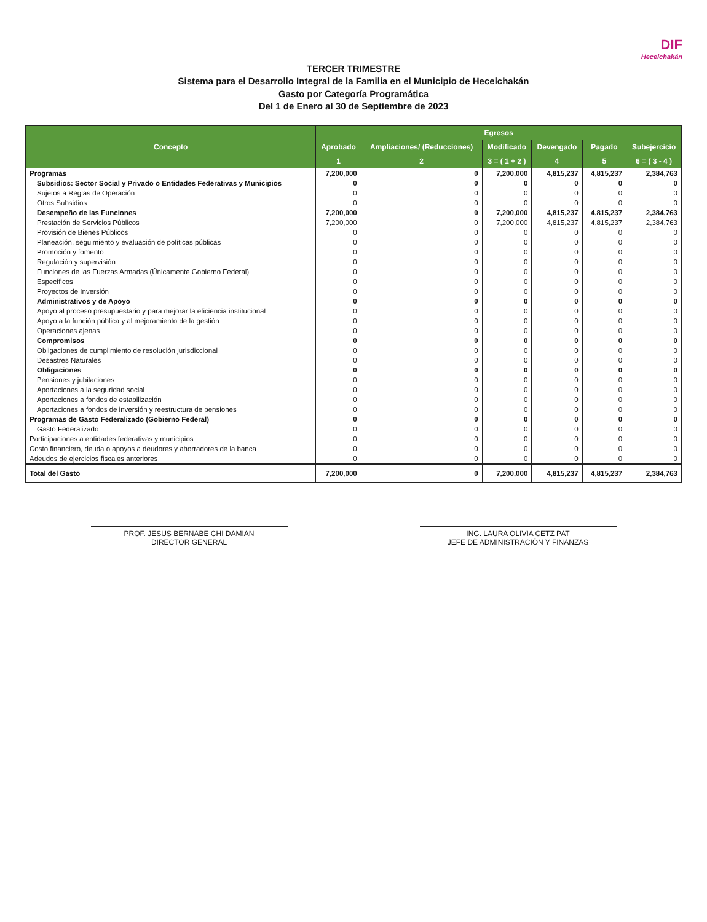DIF
Hecelchakán
TERCER TRIMESTRE
Sistema para el Desarrollo Integral de la Familia en el Municipio de Hecelchakán
Gasto por Categoría Programática
Del 1 de Enero al 30 de Septiembre de 2023
| Concepto | Egresos | | | | | |
| --- | --- | --- | --- | --- | --- | --- |
| | Aprobado | Ampliaciones/ (Reducciones) | Modificado | Devengado | Pagado | Subejercicio |
| | 1 | 2 | 3 = ( 1 + 2 ) | 4 | 5 | 6 = ( 3 - 4 ) |
| Programas | 7,200,000 | 0 | 7,200,000 | 4,815,237 | 4,815,237 | 2,384,763 |
| Subsidios: Sector Social y Privado o Entidades Federativas y Municipios | 0 | 0 | 0 | 0 | 0 | 0 |
| Sujetos a Reglas de Operación | 0 | 0 | 0 | 0 | 0 | 0 |
| Otros Subsidios | 0 | 0 | 0 | 0 | 0 | 0 |
| Desempeño de las Funciones | 7,200,000 | 0 | 7,200,000 | 4,815,237 | 4,815,237 | 2,384,763 |
| Prestación de Servicios Públicos | 7,200,000 | 0 | 7,200,000 | 4,815,237 | 4,815,237 | 2,384,763 |
| Provisión de Bienes Públicos | 0 | 0 | 0 | 0 | 0 | 0 |
| Planeación, seguimiento y evaluación de políticas públicas | 0 | 0 | 0 | 0 | 0 | 0 |
| Promoción y fomento | 0 | 0 | 0 | 0 | 0 | 0 |
| Regulación y supervisión | 0 | 0 | 0 | 0 | 0 | 0 |
| Funciones de las Fuerzas Armadas (Únicamente Gobierno Federal) | 0 | 0 | 0 | 0 | 0 | 0 |
| Específicos | 0 | 0 | 0 | 0 | 0 | 0 |
| Proyectos de Inversión | 0 | 0 | 0 | 0 | 0 | 0 |
| Administrativos y de Apoyo | 0 | 0 | 0 | 0 | 0 | 0 |
| Apoyo al proceso presupuestario y para mejorar la eficiencia institucional | 0 | 0 | 0 | 0 | 0 | 0 |
| Apoyo a la función pública y al mejoramiento de la gestión | 0 | 0 | 0 | 0 | 0 | 0 |
| Operaciones ajenas | 0 | 0 | 0 | 0 | 0 | 0 |
| Compromisos | 0 | 0 | 0 | 0 | 0 | 0 |
| Obligaciones de cumplimiento de resolución jurisdiccional | 0 | 0 | 0 | 0 | 0 | 0 |
| Desastres Naturales | 0 | 0 | 0 | 0 | 0 | 0 |
| Obligaciones | 0 | 0 | 0 | 0 | 0 | 0 |
| Pensiones y jubilaciones | 0 | 0 | 0 | 0 | 0 | 0 |
| Aportaciones a la seguridad social | 0 | 0 | 0 | 0 | 0 | 0 |
| Aportaciones a fondos de estabilización | 0 | 0 | 0 | 0 | 0 | 0 |
| Aportaciones a fondos de inversión y reestructura de pensiones | 0 | 0 | 0 | 0 | 0 | 0 |
| Programas de Gasto Federalizado (Gobierno Federal) | 0 | 0 | 0 | 0 | 0 | 0 |
| Gasto Federalizado | 0 | 0 | 0 | 0 | 0 | 0 |
| Participaciones a entidades federativas y municipios | 0 | 0 | 0 | 0 | 0 | 0 |
| Costo financiero, deuda o apoyos a deudores y ahorradores de la banca | 0 | 0 | 0 | 0 | 0 | 0 |
| Adeudos de ejercicios fiscales anteriores | 0 | 0 | 0 | 0 | 0 | 0 |
| Total del Gasto | 7,200,000 | 0 | 7,200,000 | 4,815,237 | 4,815,237 | 2,384,763 |
PROF. JESUS BERNABE CHI DAMIAN
DIRECTOR GENERAL
ING. LAURA OLIVIA CETZ PAT
JEFE DE ADMINISTRACIÓN Y FINANZAS